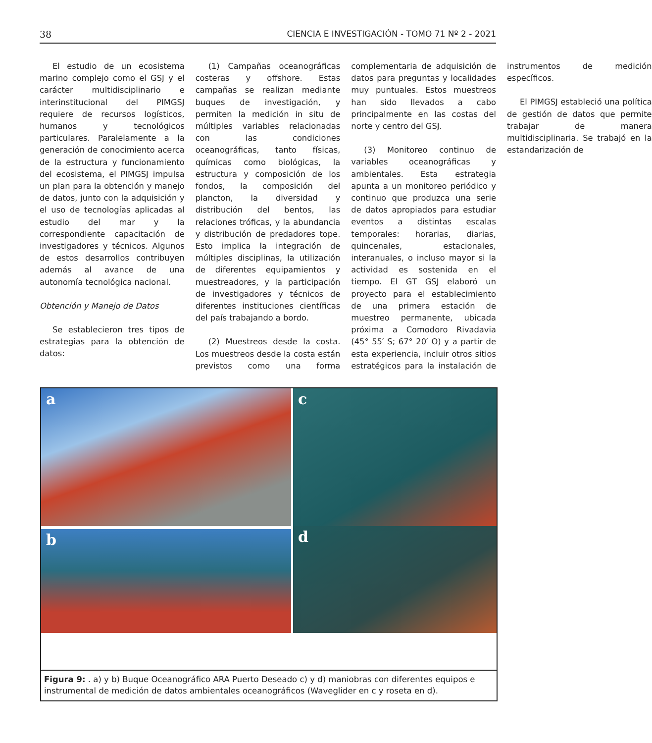38 CIENCIA E INVESTIGACIÓN - TOMO 71 Nº 2 - 2021
El estudio de un ecosistema marino complejo como el GSJ y el carácter multidisciplinario e interinstitucional del PIMGSJ requiere de recursos logísticos, humanos y tecnológicos particulares. Paralelamente a la generación de conocimiento acerca de la estructura y funcionamiento del ecosistema, el PIMGSJ impulsa un plan para la obtención y manejo de datos, junto con la adquisición y el uso de tecnologías aplicadas al estudio del mar y la correspondiente capacitación de investigadores y técnicos. Algunos de estos desarrollos contribuyen además al avance de una autonomía tecnológica nacional.
Obtención y Manejo de Datos
Se establecieron tres tipos de estrategias para la obtención de datos:
(1) Campañas oceanográficas costeras y offshore. Estas campañas se realizan mediante buques de investigación, y permiten la medición in situ de múltiples variables relacionadas con las condiciones oceanográficas, tanto físicas, químicas como biológicas, la estructura y composición de los fondos, la composición del plancton, la diversidad y distribución del bentos, las relaciones tróficas, y la abundancia y distribución de predadores tope. Esto implica la integración de múltiples disciplinas, la utilización de diferentes equipamientos y muestreadores, y la participación de investigadores y técnicos de diferentes instituciones científicas del país trabajando a bordo.
(2) Muestreos desde la costa. Los muestreos desde la costa están previstos como una forma complementaria de adquisición de datos para preguntas y localidades muy puntuales. Estos muestreos han sido llevados a cabo principalmente en las costas del norte y centro del GSJ.
(3) Monitoreo continuo de variables oceanográficas y ambientales. Esta estrategia apunta a un monitoreo periódico y continuo que produzca una serie de datos apropiados para estudiar eventos a distintas escalas temporales: horarias, diarias, quincenales, estacionales, interanuales, o incluso mayor si la actividad es sostenida en el tiempo. El GT GSJ elaboró un proyecto para el establecimiento de una primera estación de muestreo permanente, ubicada próxima a Comodoro Rivadavia (45° 55′ S; 67° 20′ O) y a partir de esta experiencia, incluir otros sitios estratégicos para la instalación de instrumentos de medición específicos.
El PIMGSJ estableció una política de gestión de datos que permite trabajar de manera multidisciplinaria. Se trabajó en la estandarización de
a
c
d
b
Figura 9: . a) y b) Buque Oceanográfico ARA Puerto Deseado c) y d) maniobras con diferentes equipos e instrumental de medición de datos ambientales oceanográficos (Waveglider en c y roseta en d).